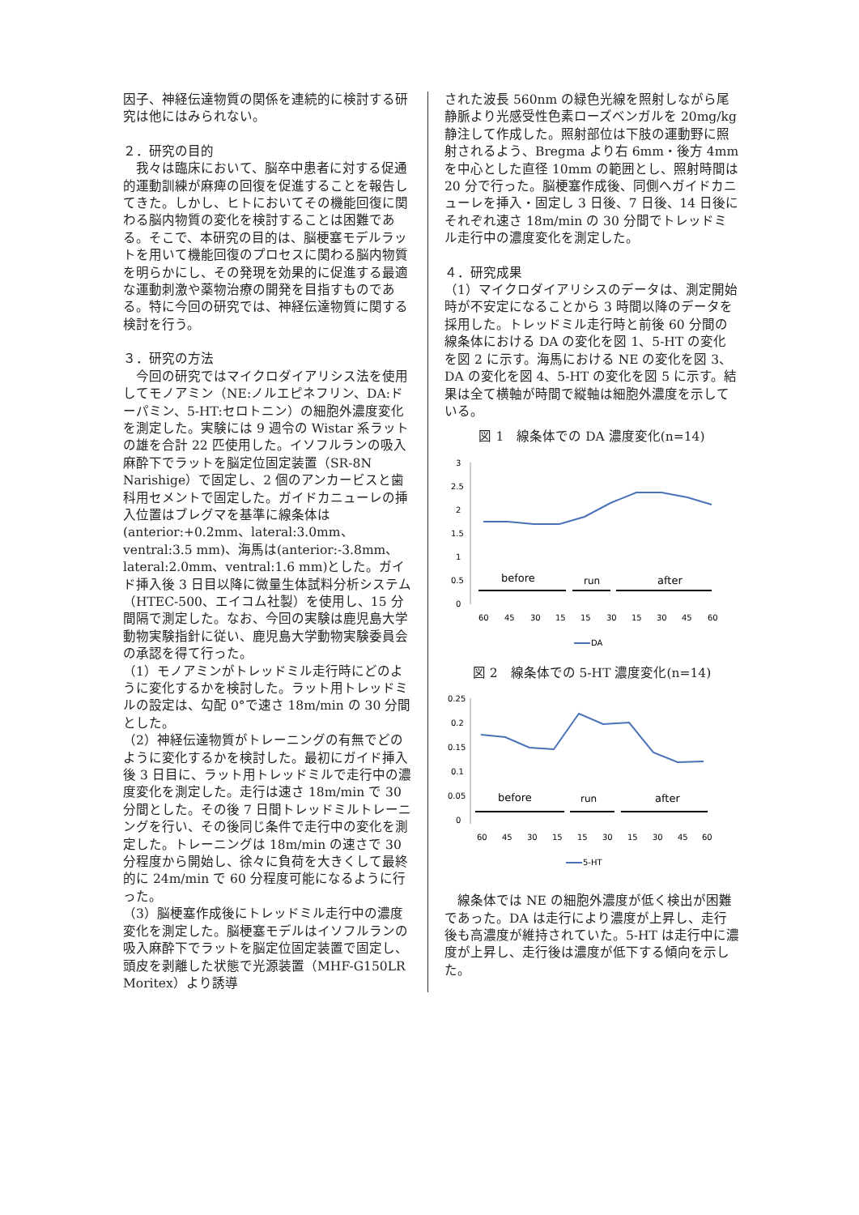因子、神経伝達物質の関係を連続的に検討する研究は他にはみられない。
２．研究の目的
　我々は臨床において、脳卒中患者に対する促通的運動訓練が麻痺の回復を促進することを報告してきた。しかし、ヒトにおいてその機能回復に関わる脳内物質の変化を検討することは困難である。そこで、本研究の目的は、脳梗塞モデルラットを用いて機能回復のプロセスに関わる脳内物質を明らかにし、その発現を効果的に促進する最適な運動刺激や薬物治療の開発を目指すものである。特に今回の研究では、神経伝達物質に関する検討を行う。
３．研究の方法
　今回の研究ではマイクロダイアリシス法を使用してモノアミン（NE:ノルエピネフリン、DA:ドーパミン、5-HT:セロトニン）の細胞外濃度変化を測定した。実験には 9 週令の Wistar 系ラットの雄を合計 22 匹使用した。イソフルランの吸入麻酔下でラットを脳定位固定装置（SR-8N Narishige）で固定し、2 個のアンカービスと歯科用セメントで固定した。ガイドカニューレの挿入位置はブレグマを基準に線条体は(anterior:+0.2mm、lateral:3.0mm、ventral:3.5 mm)、海馬は(anterior:-3.8mm、lateral:2.0mm、ventral:1.6 mm)とした。ガイド挿入後 3 日目以降に微量生体試料分析システム（HTEC-500、エイコム社製）を使用し、15 分間隔で測定した。なお、今回の実験は鹿児島大学動物実験指針に従い、鹿児島大学動物実験委員会の承認を得て行った。
（1）モノアミンがトレッドミル走行時にどのように変化するかを検討した。ラット用トレッドミルの設定は、勾配 0°で速さ 18m/min の 30 分間とした。
（2）神経伝達物質がトレーニングの有無でどのように変化するかを検討した。最初にガイド挿入後 3 日目に、ラット用トレッドミルで走行中の濃度変化を測定した。走行は速さ 18m/min で 30 分間とした。その後 7 日間トレッドミルトレーニングを行い、その後同じ条件で走行中の変化を測定した。トレーニングは 18m/min の速さで 30 分程度から開始し、徐々に負荷を大きくして最終的に 24m/min で 60 分程度可能になるように行った。
（3）脳梗塞作成後にトレッドミル走行中の濃度変化を測定した。脳梗塞モデルはイソフルランの吸入麻酔下でラットを脳定位固定装置で固定し、頭皮を剥離した状態で光源装置（MHF-G150LR Moritex）より誘導
された波長 560nm の緑色光線を照射しながら尾静脈より光感受性色素ローズベンガルを 20mg/kg 静注して作成した。照射部位は下肢の運動野に照射されるよう、Bregma より右 6mm・後方 4mm を中心とした直径 10mm の範囲とし、照射時間は 20 分で行った。脳梗塞作成後、同側へガイドカニューレを挿入・固定し 3 日後、7 日後、14 日後にそれぞれ速さ 18m/min の 30 分間でトレッドミル走行中の濃度変化を測定した。
４．研究成果
（1）マイクロダイアリシスのデータは、測定開始時が不安定になることから 3 時間以降のデータを採用した。トレッドミル走行時と前後 60 分間の線条体における DA の変化を図 1、5-HT の変化を図 2 に示す。海馬における NE の変化を図 3、DA の変化を図 4、5-HT の変化を図 5 に示す。結果は全て横軸が時間で縦軸は細胞外濃度を示している。
図 1　線条体での DA 濃度変化(n=14)
3
2.5
2
1.5
1
0.5
0
before
run
after
60
45
30
15
15
30
15
30
45
60
DA
図 2　線条体での 5-HT 濃度変化(n=14)
0.25
0.2
0.15
0.1
0.05
0
before
run
after
60
45
30
15
15
30
15
30
45
60
5-HT
　線条体では NE の細胞外濃度が低く検出が困難であった。DA は走行により濃度が上昇し、走行後も高濃度が維持されていた。5-HT は走行中に濃度が上昇し、走行後は濃度が低下する傾向を示した。